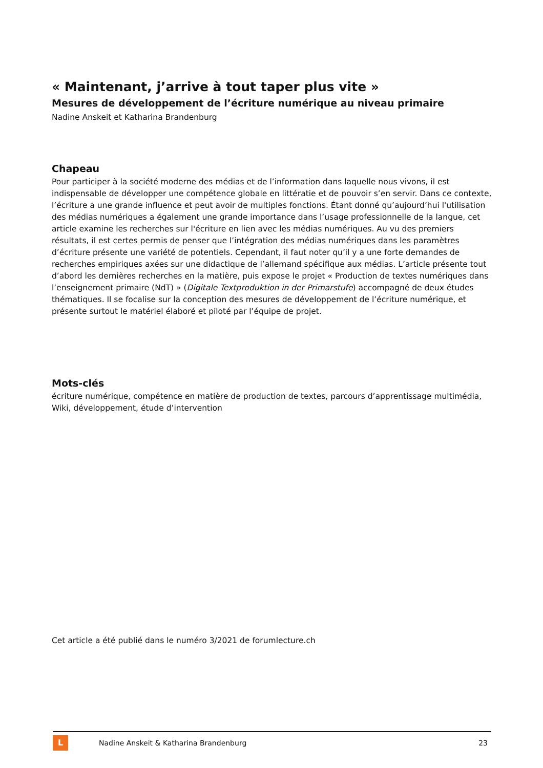« Maintenant, j’arrive à tout taper plus vite »
Mesures de développement de l’écriture numérique au niveau primaire
Nadine Anskeit et Katharina Brandenburg
Chapeau
Pour participer à la société moderne des médias et de l’information dans laquelle nous vivons, il est indispensable de développer une compétence globale en littératie et de pouvoir s’en servir. Dans ce contexte, l’écriture a une grande influence et peut avoir de multiples fonctions. Étant donné qu’aujourd’hui l'utilisation des médias numériques a également une grande importance dans l’usage professionnelle de la langue, cet article examine les recherches sur l'écriture en lien avec les médias numériques. Au vu des premiers résultats, il est certes permis de penser que l’intégration des médias numériques dans les paramètres d’écriture présente une variété de potentiels. Cependant, il faut noter qu’il y a une forte demandes de recherches empiriques axées sur une didactique de l’allemand spécifique aux médias. L’article présente tout d’abord les dernières recherches en la matière, puis expose le projet « Production de textes numériques dans l’enseignement primaire (NdT) » (Digitale Textproduktion in der Primarstufe) accompagné de deux études thématiques. Il se focalise sur la conception des mesures de développement de l’écriture numérique, et présente surtout le matériel élaboré et piloté par l’équipe de projet.
Mots-clés
écriture numérique, compétence en matière de production de textes, parcours d’apprentissage multimédia, Wiki, développement, étude d’intervention
Cet article a été publié dans le numéro 3/2021 de forumlecture.ch
L
Nadine Anskeit & Katharina Brandenburg 23